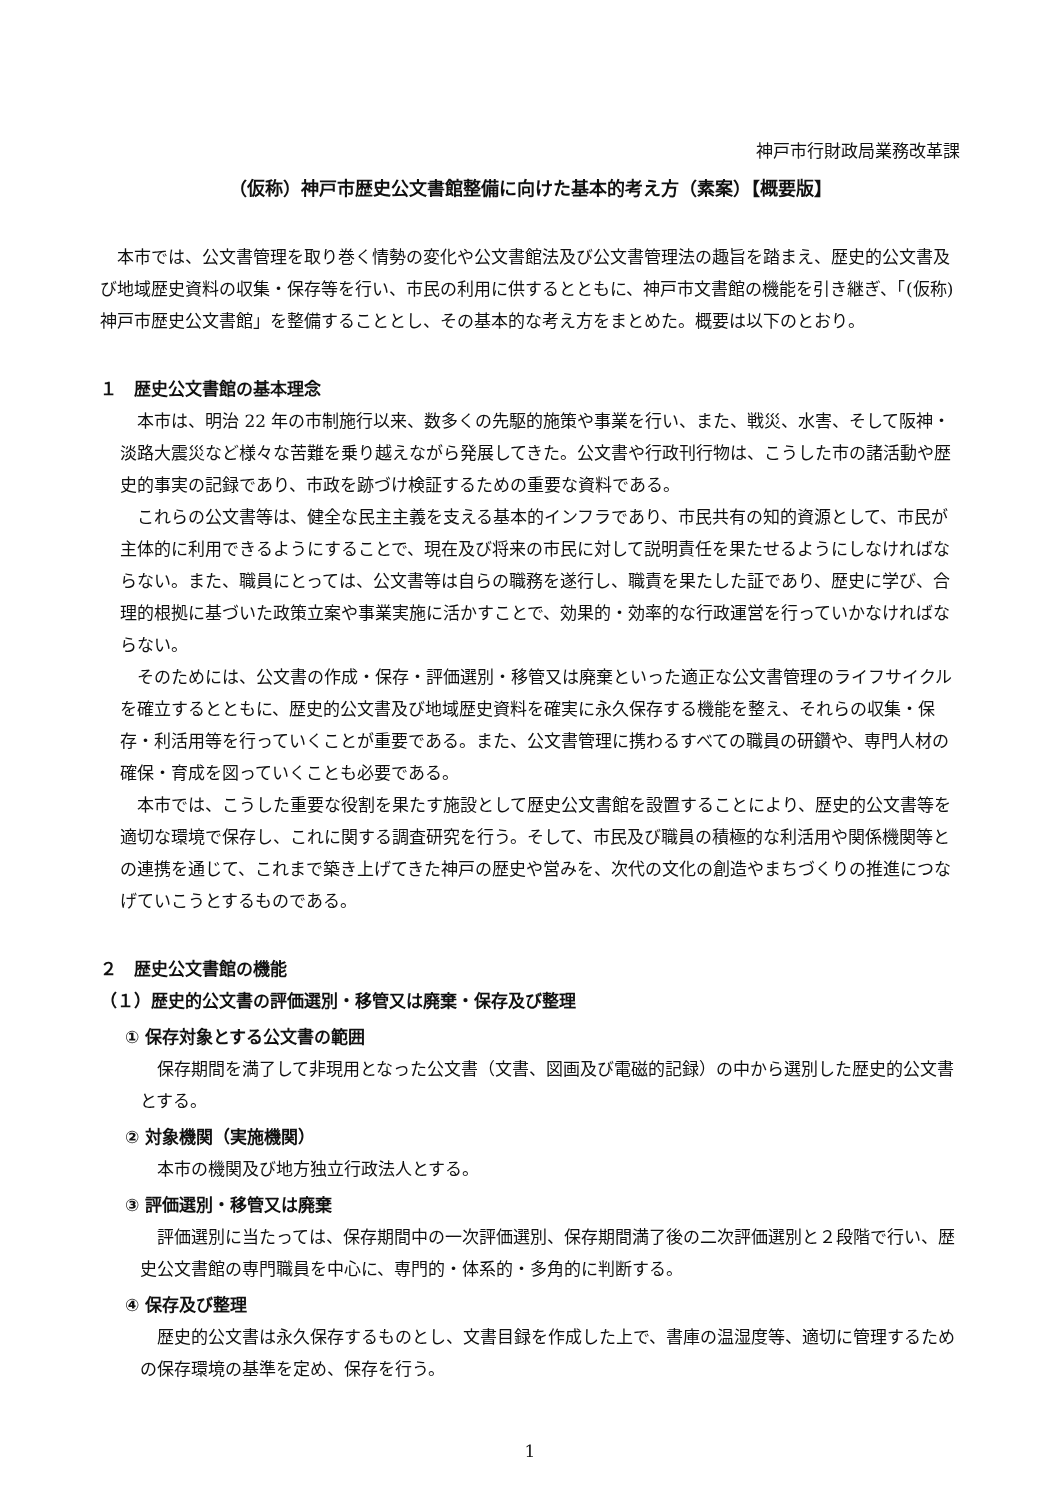神戸市行財政局業務改革課
（仮称）神戸市歴史公文書館整備に向けた基本的考え方（素案）【概要版】
本市では、公文書管理を取り巻く情勢の変化や公文書館法及び公文書管理法の趣旨を踏まえ、歴史的公文書及び地域歴史資料の収集・保存等を行い、市民の利用に供するとともに、神戸市文書館の機能を引き継ぎ、「(仮称) 神戸市歴史公文書館」を整備することとし、その基本的な考え方をまとめた。概要は以下のとおり。
１　歴史公文書館の基本理念
本市は、明治 22 年の市制施行以来、数多くの先駆的施策や事業を行い、また、戦災、水害、そして阪神・淡路大震災など様々な苦難を乗り越えながら発展してきた。公文書や行政刊行物は、こうした市の諸活動や歴史的事実の記録であり、市政を跡づけ検証するための重要な資料である。
これらの公文書等は、健全な民主主義を支える基本的インフラであり、市民共有の知的資源として、市民が主体的に利用できるようにすることで、現在及び将来の市民に対して説明責任を果たせるようにしなければならない。また、職員にとっては、公文書等は自らの職務を遂行し、職責を果たした証であり、歴史に学び、合理的根拠に基づいた政策立案や事業実施に活かすことで、効果的・効率的な行政運営を行っていかなければならない。
そのためには、公文書の作成・保存・評価選別・移管又は廃棄といった適正な公文書管理のライフサイクルを確立するとともに、歴史的公文書及び地域歴史資料を確実に永久保存する機能を整え、それらの収集・保存・利活用等を行っていくことが重要である。また、公文書管理に携わるすべての職員の研鑽や、専門人材の確保・育成を図っていくことも必要である。
本市では、こうした重要な役割を果たす施設として歴史公文書館を設置することにより、歴史的公文書等を適切な環境で保存し、これに関する調査研究を行う。そして、市民及び職員の積極的な利活用や関係機関等との連携を通じて、これまで築き上げてきた神戸の歴史や営みを、次代の文化の創造やまちづくりの推進につなげていこうとするものである。
２　歴史公文書館の機能
（１）歴史的公文書の評価選別・移管又は廃棄・保存及び整理
① 保存対象とする公文書の範囲
保存期間を満了して非現用となった公文書（文書、図画及び電磁的記録）の中から選別した歴史的公文書とする。
② 対象機関（実施機関）
本市の機関及び地方独立行政法人とする。
③ 評価選別・移管又は廃棄
評価選別に当たっては、保存期間中の一次評価選別、保存期間満了後の二次評価選別と２段階で行い、歴史公文書館の専門職員を中心に、専門的・体系的・多角的に判断する。
④ 保存及び整理
歴史的公文書は永久保存するものとし、文書目録を作成した上で、書庫の温湿度等、適切に管理するための保存環境の基準を定め、保存を行う。
1